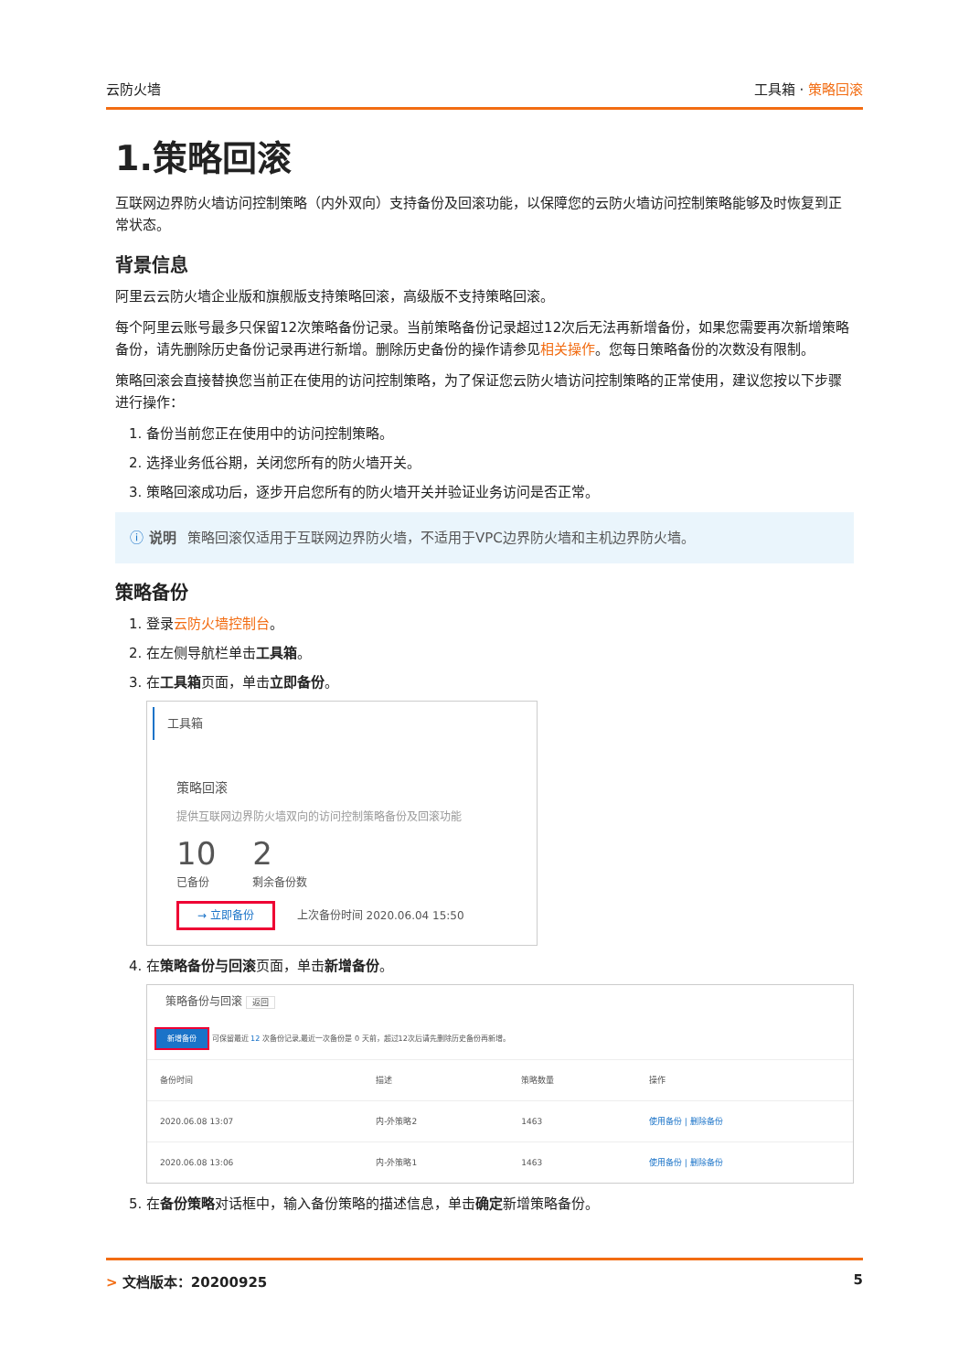云防火墙 工具箱 · 策略回滚
1.策略回滚
互联网边界防火墙访问控制策略（内外双向）支持备份及回滚功能，以保障您的云防火墙访问控制策略能够及时恢复到正常状态。
背景信息
阿里云云防火墙企业版和旗舰版支持策略回滚，高级版不支持策略回滚。
每个阿里云账号最多只保留12次策略备份记录。当前策略备份记录超过12次后无法再新增备份，如果您需要再次新增策略备份，请先删除历史备份记录再进行新增。删除历史备份的操作请参见相关操作。您每日策略备份的次数没有限制。
策略回滚会直接替换您当前正在使用的访问控制策略，为了保证您云防火墙访问控制策略的正常使用，建议您按以下步骤进行操作：
1. 备份当前您正在使用中的访问控制策略。
2. 选择业务低谷期，关闭您所有的防火墙开关。
3. 策略回滚成功后，逐步开启您所有的防火墙开关并验证业务访问是否正常。
ⓘ 说明 策略回滚仅适用于互联网边界防火墙，不适用于VPC边界防火墙和主机边界防火墙。
策略备份
1. 登录云防火墙控制台。
2. 在左侧导航栏单击工具箱。
3. 在工具箱页面，单击立即备份。
工具箱
策略回滚
提供互联网边界防火墙双向的访问控制策略备份及回滚功能
10
已备份
2
剩余备份数
→ 立即备份 上次备份时间 2020.06.04 15:50
4. 在策略备份与回滚页面，单击新增备份。
策略备份与回滚 返回
新增备份 可保留最近 12 次备份记录,最近一次备份是 0 天前，超过12次后请先删除历史备份再新增。
| 备份时间 | 描述 | 策略数量 | 操作 |
| --- | --- | --- | --- |
| 2020.06.08 13:07 | 内-外策略2 | 1463 | 使用备份 / 删除备份 |
| 2020.06.08 13:06 | 内-外策略1 | 1463 | 使用备份 / 删除备份 |
5. 在备份策略对话框中，输入备份策略的描述信息，单击确定新增策略备份。
> 文档版本：20200925 5